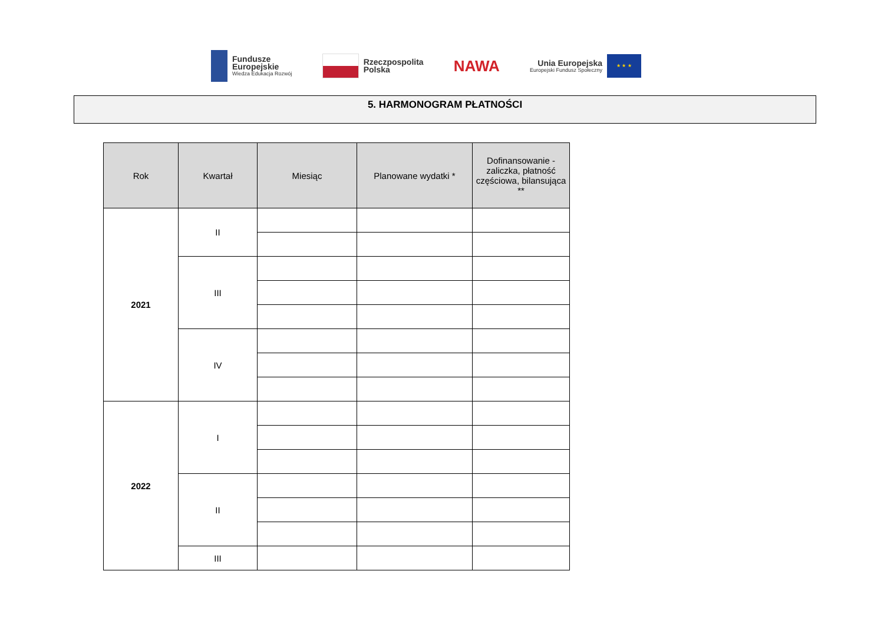Fundusze
Europejskie
Wiedza Edukacja Rozwój
Rzeczpospolita
Polska
NAWA
Unia Europejska
Europejski Fundusz Społeczny
★ ★ ★
5. HARMONOGRAM PŁATNOŚCI
| Rok | Kwartał | Miesiąc | Planowane wydatki * | Dofinansowanie - zaliczka, płatność częściowa, bilansująca ** |
| --- | --- | --- | --- | --- |
| 2021 | II | | | |
| | III | | | |
| | IV | | | |
| 2022 | I | | | |
| | II | | | |
| | III | | | |